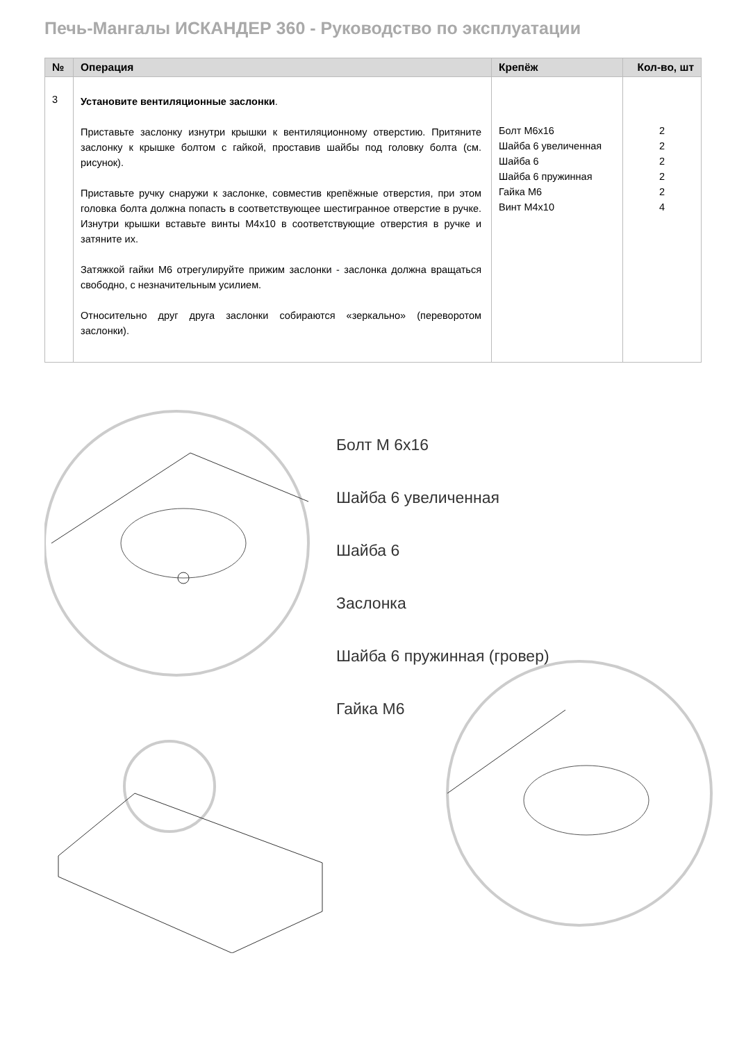Печь-Мангалы ИСКАНДЕР 360 - Руководство по эксплуатации
| № | Операция | Крепёж | Кол-во, шт |
| --- | --- | --- | --- |
| 3 | Установите вентиляционные заслонки . Приставьте заслонку изнутри крышки к вентиляционному отверстию. Притяните заслонку к крышке болтом с гайкой, проставив шайбы под головку болта (см. рисунок). Приставьте ручку снаружи к заслонке, совместив крепёжные отверстия, при этом головка болта должна попасть в соответствующее шестигранное отверстие в ручке. Изнутри крышки вставьте винты М4х10 в соответствующие отверстия в ручке и затяните их. Затяжкой гайки М6 отрегулируйте прижим заслонки - заслонка должна вращаться свободно, с незначительным усилием. Относительно друг друга заслонки собираются «зеркально» (переворотом заслонки). | Болт М6х16 Шайба 6 увеличенная Шайба 6 Шайба 6 пружинная Гайка М6 Винт М4х10 | 2 2 2 2 2 4 |
Болт М 6х16
Шайба 6 увеличенная
Шайба 6
Заслонка
Шайба 6 пружинная (гровер)
Гайка М6